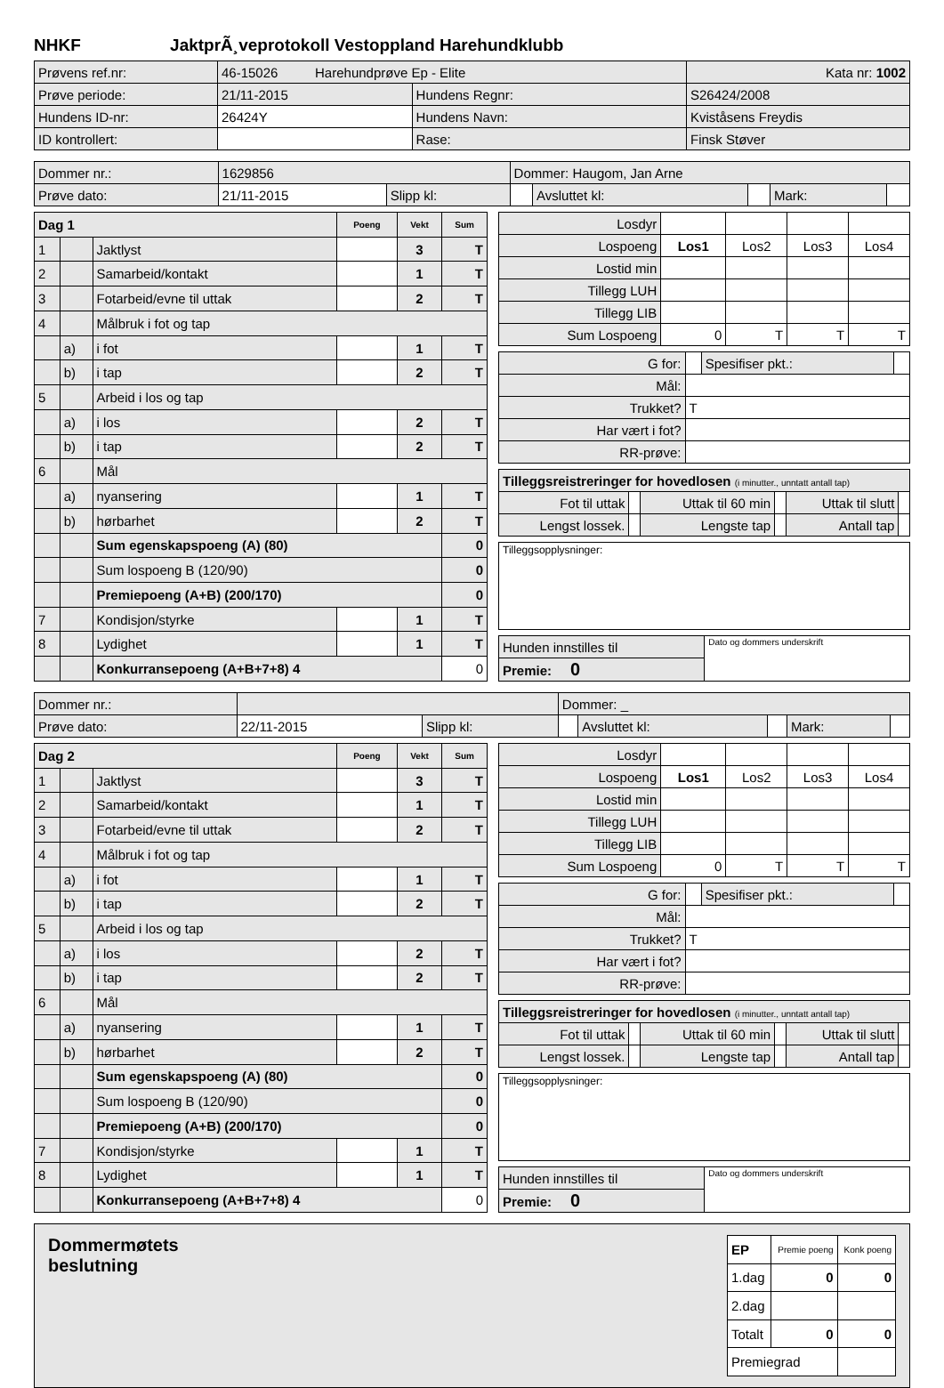NHKF JaktprÃ¸veprotokoll Vestoppland Harehundklubb
| Prøvens ref.nr: | 46-15026 Harehundprøve Ep - Elite | | | Kata nr: 1002 |
| Prøve periode: | 21/11-2015 | Hundens Regnr: | S26424/2008 | |
| Hundens ID-nr: | 26424Y | Hundens Navn: | Kviståsens Freydis | |
| ID kontrollert: | | Rase: | Finsk Støver | |
| Dommer nr.: | 1629856 | | Dommer: Haugom, Jan Arne | | | | |
| Prøve dato: | 21/11-2015 | Slipp kl: | | Avsluttet kl: | | Mark: | |
| Dag 1 | | | Poeng | Vekt | Sum |
| --- | --- | --- | --- | --- | --- |
| 1 | | Jaktlyst | | 3 | T |
| 2 | | Samarbeid/kontakt | | 1 | T |
| 3 | | Fotarbeid/evne til uttak | | 2 | T |
| 4 | | Målbruk i fot og tap | | | |
| | a) | i fot | | 1 | T |
| | b) | i tap | | 2 | T |
| 5 | | Arbeid i los og tap | | | |
| | a) | i los | | 2 | T |
| | b) | i tap | | 2 | T |
| 6 | | Mål | | | |
| | a) | nyansering | | 1 | T |
| | b) | hørbarhet | | 2 | T |
| | | Sum egenskapspoeng (A) (80) | | | 0 |
| | | Sum lospoeng B (120/90) | | | 0 |
| | | Premiepoeng (A+B) (200/170) | | | 0 |
| 7 | | Kondisjon/styrke | | 1 | T |
| 8 | | Lydighet | | 1 | T |
| | | Konkurransepoeng (A+B+7+8) 4 | | | 0 |
| Losdyr | | | | |
| Lospoeng | Los1 | Los2 | Los3 | Los4 |
| Lostid min | | | | |
| Tillegg LUH | | | | |
| Tillegg LIB | | | | |
| Sum Lospoeng | 0 | T | T | T |
| G for: | | Spesifiser pkt.: | |
| Mål: | | | |
| Trukket? | T | | |
| Har vært i fot? | | | |
| RR-prøve: | | | |
| Tilleggsreistreringer for hovedlosen (i minutter., unntatt antall tap) | | | | | |
| Fot til uttak | | Uttak til 60 min | | Uttak til slutt | |
| Lengst lossek. | | Lengste tap | | Antall tap | |
| Tilleggsopplysninger: |
| Hunden innstilles til | Dato og dommers underskrift |
| Premie: 0 | |
| Dommer nr.: | | | Dommer: _ | | | | |
| Prøve dato: | 22/11-2015 | Slipp kl: | | Avsluttet kl: | | Mark: | |
| Dag 2 | | | Poeng | Vekt | Sum |
| --- | --- | --- | --- | --- | --- |
| 1 | | Jaktlyst | | 3 | T |
| 2 | | Samarbeid/kontakt | | 1 | T |
| 3 | | Fotarbeid/evne til uttak | | 2 | T |
| 4 | | Målbruk i fot og tap | | | |
| | a) | i fot | | 1 | T |
| | b) | i tap | | 2 | T |
| 5 | | Arbeid i los og tap | | | |
| | a) | i los | | 2 | T |
| | b) | i tap | | 2 | T |
| 6 | | Mål | | | |
| | a) | nyansering | | 1 | T |
| | b) | hørbarhet | | 2 | T |
| | | Sum egenskapspoeng (A) (80) | | | 0 |
| | | Sum lospoeng B (120/90) | | | 0 |
| | | Premiepoeng (A+B) (200/170) | | | 0 |
| 7 | | Kondisjon/styrke | | 1 | T |
| 8 | | Lydighet | | 1 | T |
| | | Konkurransepoeng (A+B+7+8) 4 | | | 0 |
| Losdyr | | | | |
| Lospoeng | Los1 | Los2 | Los3 | Los4 |
| Lostid min | | | | |
| Tillegg LUH | | | | |
| Tillegg LIB | | | | |
| Sum Lospoeng | 0 | T | T | T |
| G for: | | Spesifiser pkt.: | |
| Mål: | | | |
| Trukket? | T | | |
| Har vært i fot? | | | |
| RR-prøve: | | | |
| Tilleggsreistreringer for hovedlosen (i minutter., unntatt antall tap) | | | | | |
| Fot til uttak | | Uttak til 60 min | | Uttak til slutt | |
| Lengst lossek. | | Lengste tap | | Antall tap | |
| Tilleggsopplysninger: |
| Hunden innstilles til | Dato og dommers underskrift |
| Premie: 0 | |
Dommermøtets
beslutning
| EP | Premie poeng | Konk poeng |
| 1.dag | 0 | 0 |
| 2.dag | | |
| Totalt | 0 | 0 |
| Premiegrad | | |